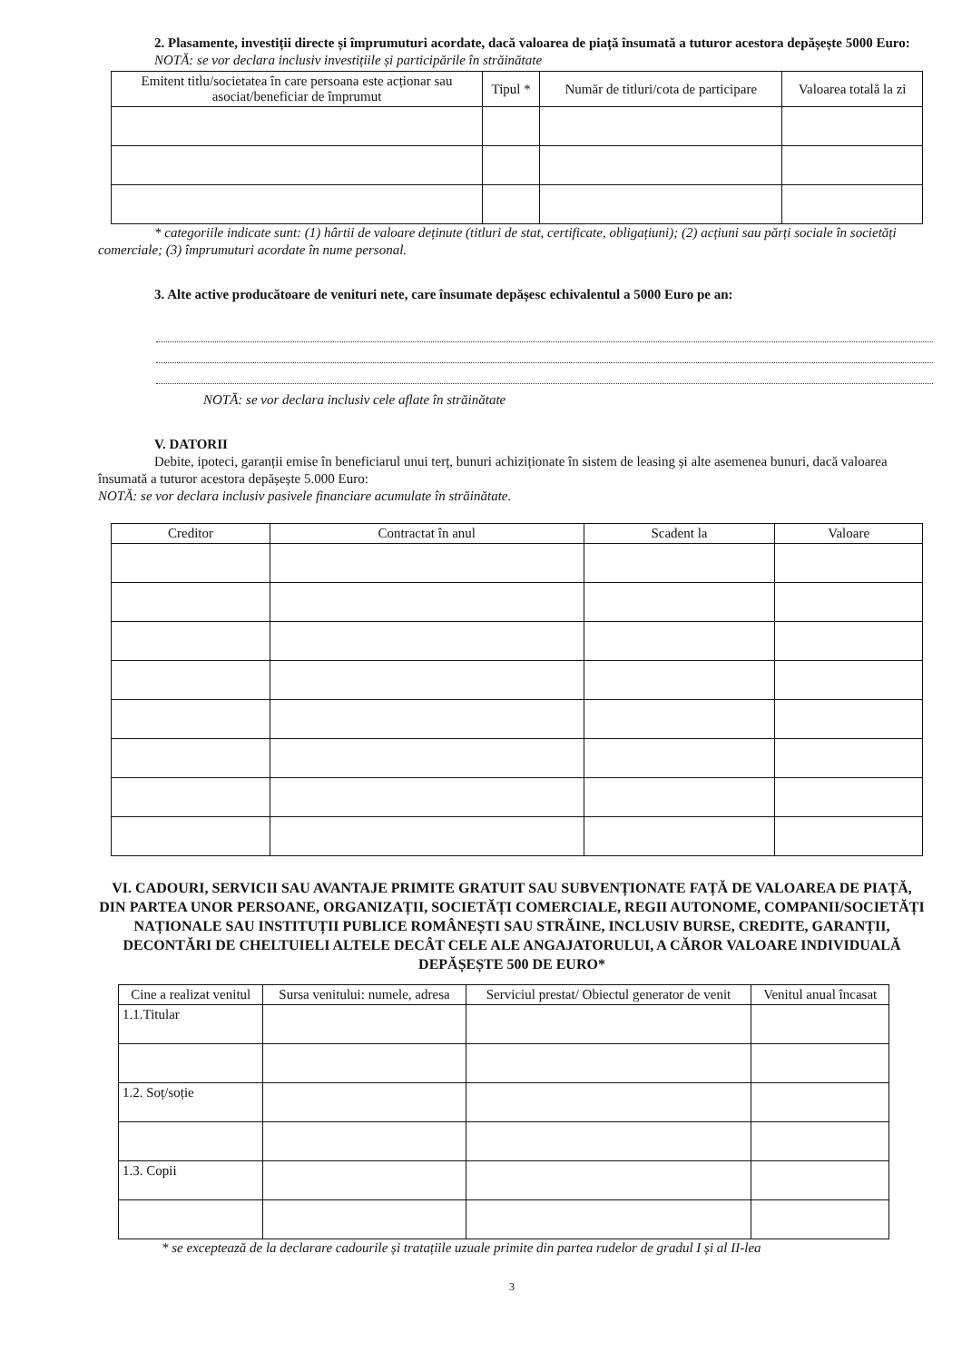2. Plasamente, investiții directe și împrumuturi acordate, dacă valoarea de piață însumată a tuturor acestora depășește 5000 Euro:
NOTĂ: se vor declara inclusiv investițiile și participările în străinătate
| Emitent titlu/societatea în care persoana este acționar sau asociat/beneficiar de împrumut | Tipul * | Număr de titluri/cota de participare | Valoarea totală la zi |
| --- | --- | --- | --- |
* categoriile indicate sunt: (1) hârtii de valoare deținute (titluri de stat, certificate, obligațiuni); (2) acțiuni sau părți sociale în societăți comerciale; (3) împrumuturi acordate în nume personal.
3. Alte active producătoare de venituri nete, care însumate depășesc echivalentul a 5000 Euro pe an:
NOTĂ: se vor declara inclusiv cele aflate în străinătate
V. DATORII
Debite, ipoteci, garanții emise în beneficiarul unui terț, bunuri achiziționate în sistem de leasing și alte asemenea bunuri, dacă valoarea însumată a tuturor acestora depășește 5.000 Euro:
NOTĂ: se vor declara inclusiv pasivele financiare acumulate în străinătate.
| Creditor | Contractat în anul | Scadent la | Valoare |
| --- | --- | --- | --- |
VI. CADOURI, SERVICII SAU AVANTAJE PRIMITE GRATUIT SAU SUBVENȚIONATE FAȚĂ DE VALOAREA DE PIAȚĂ, DIN PARTEA UNOR PERSOANE, ORGANIZAȚII, SOCIETĂȚI COMERCIALE, REGII AUTONOME, COMPANII/SOCIETĂȚI NAȚIONALE SAU INSTITUȚII PUBLICE ROMÂNEȘTI SAU STRĂINE, INCLUSIV BURSE, CREDITE, GARANȚII, DECONTĂRI DE CHELTUIELI ALTELE DECÂT CELE ALE ANGAJATORULUI, A CĂROR VALOARE INDIVIDUALĂ DEPĂȘEȘTE 500 DE EURO*
| Cine a realizat venitul | Sursa venitului: numele, adresa | Serviciul prestat/ Obiectul generator de venit | Venitul anual încasat |
| --- | --- | --- | --- |
| 1.1.Titular | | | |
| 1.2. Soț/soție | | | |
| 1.3. Copii | | | |
* se exceptează de la declarare cadourile și tratațiile uzuale primite din partea rudelor de gradul I și al II-lea
3